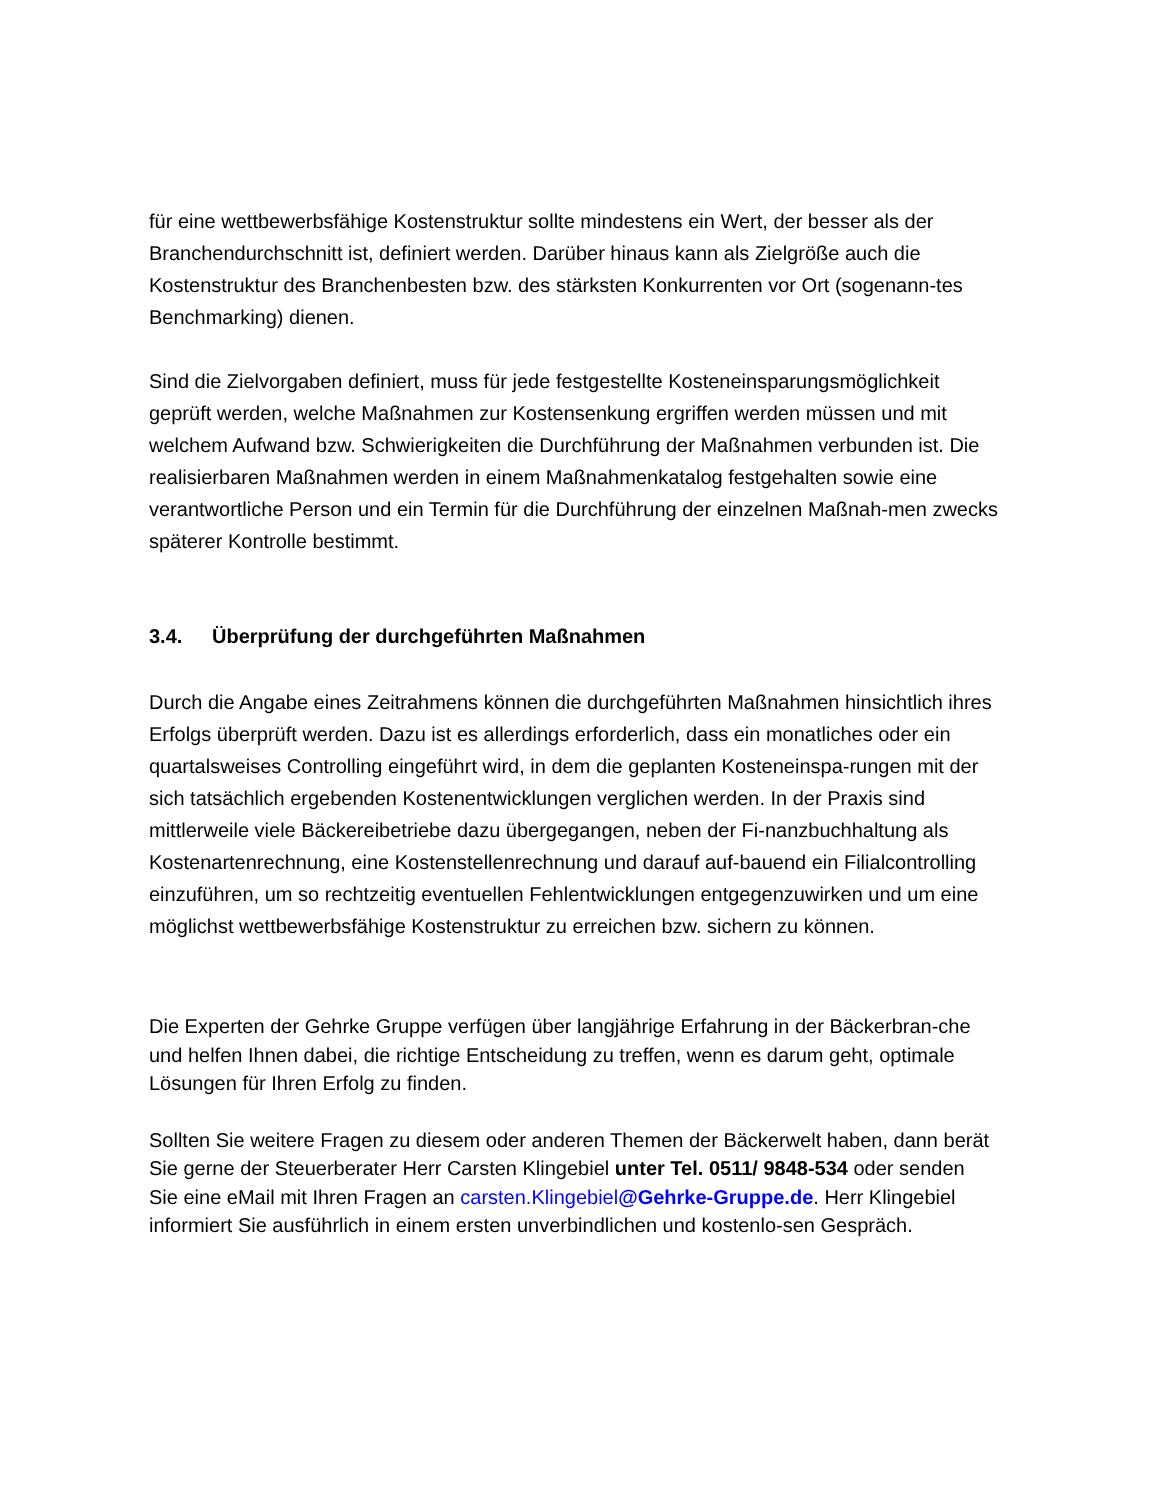für eine wettbewerbsfähige Kostenstruktur sollte mindestens ein Wert, der besser als der Branchendurchschnitt ist, definiert werden. Darüber hinaus kann als Zielgröße auch die Kostenstruktur des Branchenbesten bzw. des stärksten Konkurrenten vor Ort (sogenann-tes Benchmarking) dienen.
Sind die Zielvorgaben definiert, muss für jede festgestellte Kosteneinsparungsmöglichkeit geprüft werden, welche Maßnahmen zur Kostensenkung ergriffen werden müssen und mit welchem Aufwand bzw. Schwierigkeiten die Durchführung der Maßnahmen verbunden ist. Die realisierbaren Maßnahmen werden in einem Maßnahmenkatalog festgehalten sowie eine verantwortliche Person und ein Termin für die Durchführung der einzelnen Maßnah-men zwecks späterer Kontrolle bestimmt.
3.4. Überprüfung der durchgeführten Maßnahmen
Durch die Angabe eines Zeitrahmens können die durchgeführten Maßnahmen hinsichtlich ihres Erfolgs überprüft werden. Dazu ist es allerdings erforderlich, dass ein monatliches oder ein quartalsweises Controlling eingeführt wird, in dem die geplanten Kosteneinspa-rungen mit der sich tatsächlich ergebenden Kostenentwicklungen verglichen werden. In der Praxis sind mittlerweile viele Bäckereibetriebe dazu übergegangen, neben der Fi-nanzbuchhaltung als Kostenartenrechnung, eine Kostenstellenrechnung und darauf auf-bauend ein Filialcontrolling einzuführen, um so rechtzeitig eventuellen Fehlentwicklungen entgegenzuwirken und um eine möglichst wettbewerbsfähige Kostenstruktur zu erreichen bzw. sichern zu können.
Die Experten der Gehrke Gruppe verfügen über langjährige Erfahrung in der Bäckerbran-che und helfen Ihnen dabei, die richtige Entscheidung zu treffen, wenn es darum geht, optimale Lösungen für Ihren Erfolg zu finden.
Sollten Sie weitere Fragen zu diesem oder anderen Themen der Bäckerwelt haben, dann berät Sie gerne der Steuerberater Herr Carsten Klingebiel unter Tel. 0511/ 9848-534 oder senden Sie eine eMail mit Ihren Fragen an carsten.Klingebiel@Gehrke-Gruppe.de. Herr Klingebiel informiert Sie ausführlich in einem ersten unverbindlichen und kostenlo-sen Gespräch.